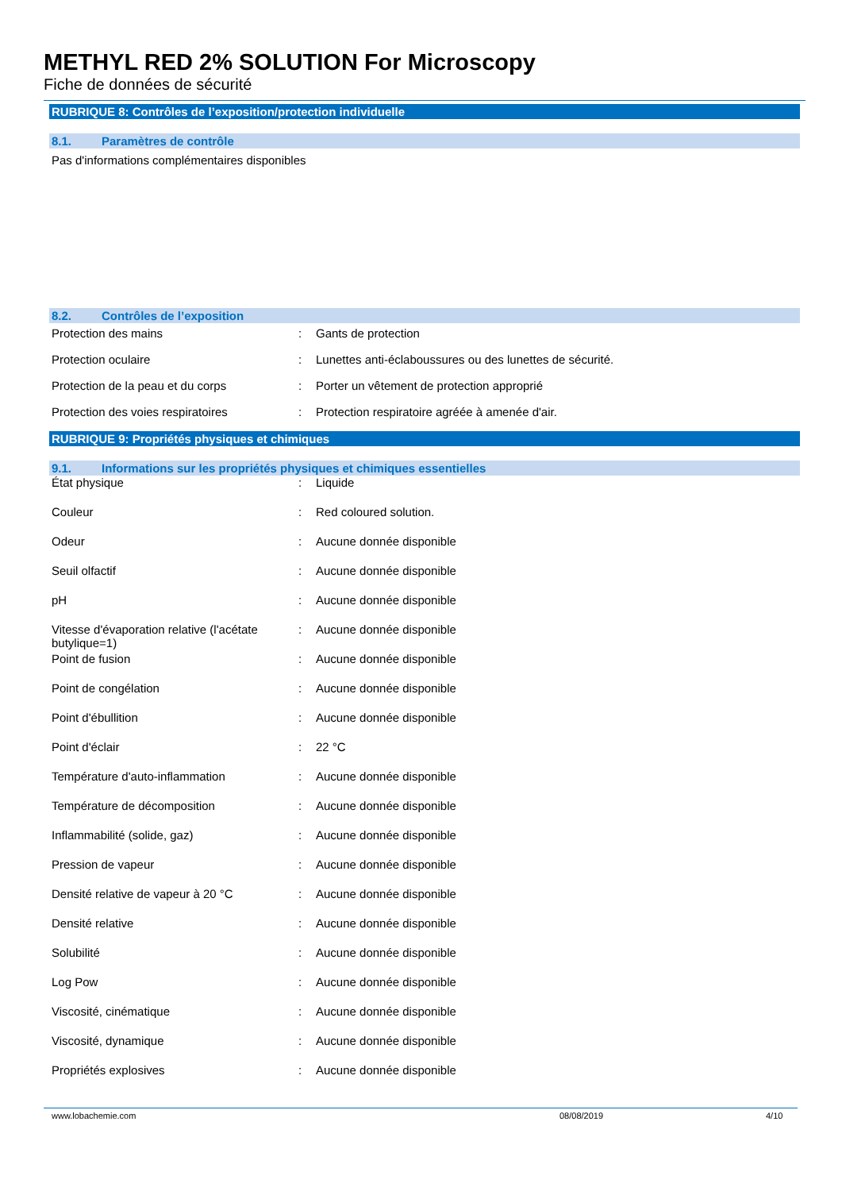METHYL RED 2% SOLUTION For Microscopy
Fiche de données de sécurité
RUBRIQUE 8: Contrôles de l’exposition/protection individuelle
8.1. Paramètres de contrôle
Pas d'informations complémentaires disponibles
8.2. Contrôles de l’exposition
| Protection des mains | : | Gants de protection |
| Protection oculaire | : | Lunettes anti-éclaboussures ou des lunettes de sécurité. |
| Protection de la peau et du corps | : | Porter un vêtement de protection approprié |
| Protection des voies respiratoires | : | Protection respiratoire agréée à amenée d'air. |
RUBRIQUE 9: Propriétés physiques et chimiques
9.1. Informations sur les propriétés physiques et chimiques essentielles
| État physique | : | Liquide |
| Couleur | : | Red coloured solution. |
| Odeur | : | Aucune donnée disponible |
| Seuil olfactif | : | Aucune donnée disponible |
| pH | : | Aucune donnée disponible |
| Vitesse d'évaporation relative (l'acétate butylique=1) | : | Aucune donnée disponible |
| Point de fusion | : | Aucune donnée disponible |
| Point de congélation | : | Aucune donnée disponible |
| Point d'ébullition | : | Aucune donnée disponible |
| Point d'éclair | : | 22 °C |
| Température d'auto-inflammation | : | Aucune donnée disponible |
| Température de décomposition | : | Aucune donnée disponible |
| Inflammabilité (solide, gaz) | : | Aucune donnée disponible |
| Pression de vapeur | : | Aucune donnée disponible |
| Densité relative de vapeur à 20 °C | : | Aucune donnée disponible |
| Densité relative | : | Aucune donnée disponible |
| Solubilité | : | Aucune donnée disponible |
| Log Pow | : | Aucune donnée disponible |
| Viscosité, cinématique | : | Aucune donnée disponible |
| Viscosité, dynamique | : | Aucune donnée disponible |
| Propriétés explosives | : | Aucune donnée disponible |
www.lobachemie.com 08/08/2019 4/10